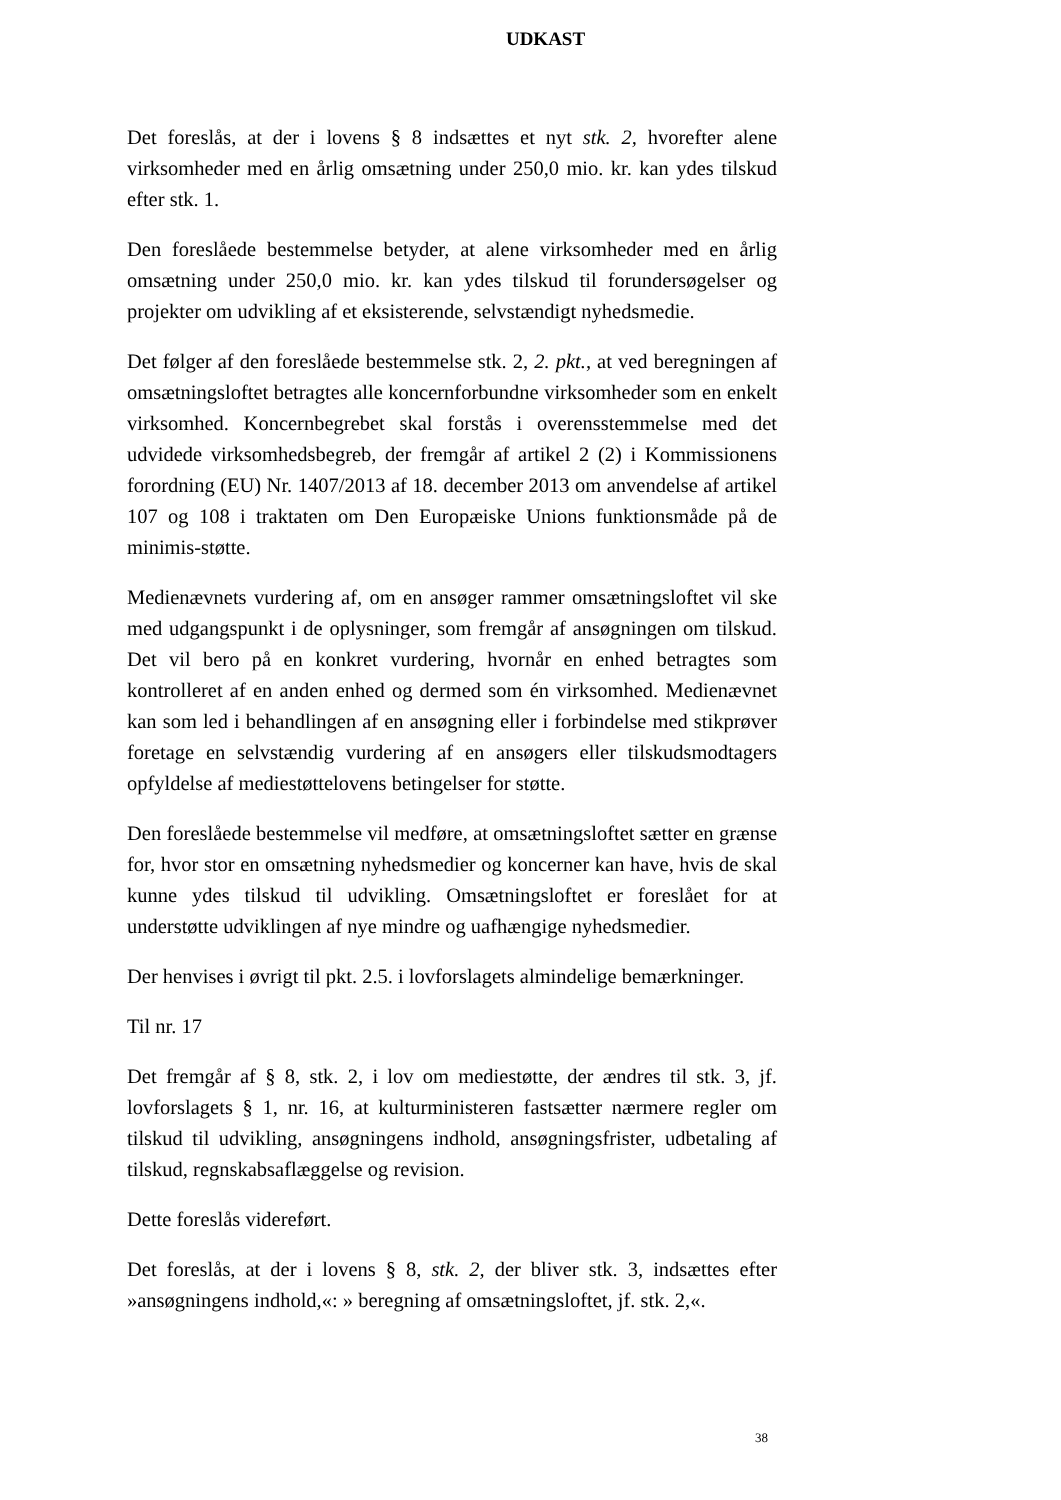UDKAST
Det foreslås, at der i lovens § 8 indsættes et nyt stk. 2, hvorefter alene virksomheder med en årlig omsætning under 250,0 mio. kr. kan ydes tilskud efter stk. 1.
Den foreslåede bestemmelse betyder, at alene virksomheder med en årlig omsætning under 250,0 mio. kr. kan ydes tilskud til forundersøgelser og projekter om udvikling af et eksisterende, selvstændigt nyhedsmedie.
Det følger af den foreslåede bestemmelse stk. 2, 2. pkt., at ved beregningen af omsætningsloftet betragtes alle koncernforbundne virksomheder som en enkelt virksomhed. Koncernbegrebet skal forstås i overensstemmelse med det udvidede virksomhedsbegreb, der fremgår af artikel 2 (2) i Kommissionens forordning (EU) Nr. 1407/2013 af 18. december 2013 om anvendelse af artikel 107 og 108 i traktaten om Den Europæiske Unions funktionsmåde på de minimis-støtte.
Medienævnets vurdering af, om en ansøger rammer omsætningsloftet vil ske med udgangspunkt i de oplysninger, som fremgår af ansøgningen om tilskud. Det vil bero på en konkret vurdering, hvornår en enhed betragtes som kontrolleret af en anden enhed og dermed som én virksomhed. Medienævnet kan som led i behandlingen af en ansøgning eller i forbindelse med stikprøver foretage en selvstændig vurdering af en ansøgers eller tilskudsmodtagers opfyldelse af mediestøttelovens betingelser for støtte.
Den foreslåede bestemmelse vil medføre, at omsætningsloftet sætter en grænse for, hvor stor en omsætning nyhedsmedier og koncerner kan have, hvis de skal kunne ydes tilskud til udvikling. Omsætningsloftet er foreslået for at understøtte udviklingen af nye mindre og uafhængige nyhedsmedier.
Der henvises i øvrigt til pkt. 2.5. i lovforslagets almindelige bemærkninger.
Til nr. 17
Det fremgår af § 8, stk. 2, i lov om mediestøtte, der ændres til stk. 3, jf. lovforslagets § 1, nr. 16, at kulturministeren fastsætter nærmere regler om tilskud til udvikling, ansøgningens indhold, ansøgningsfrister, udbetaling af tilskud, regnskabsaflæggelse og revision.
Dette foreslås videreført.
Det foreslås, at der i lovens § 8, stk. 2, der bliver stk. 3, indsættes efter »ansøgningens indhold,«: » beregning af omsætningsloftet, jf. stk. 2,«.
38